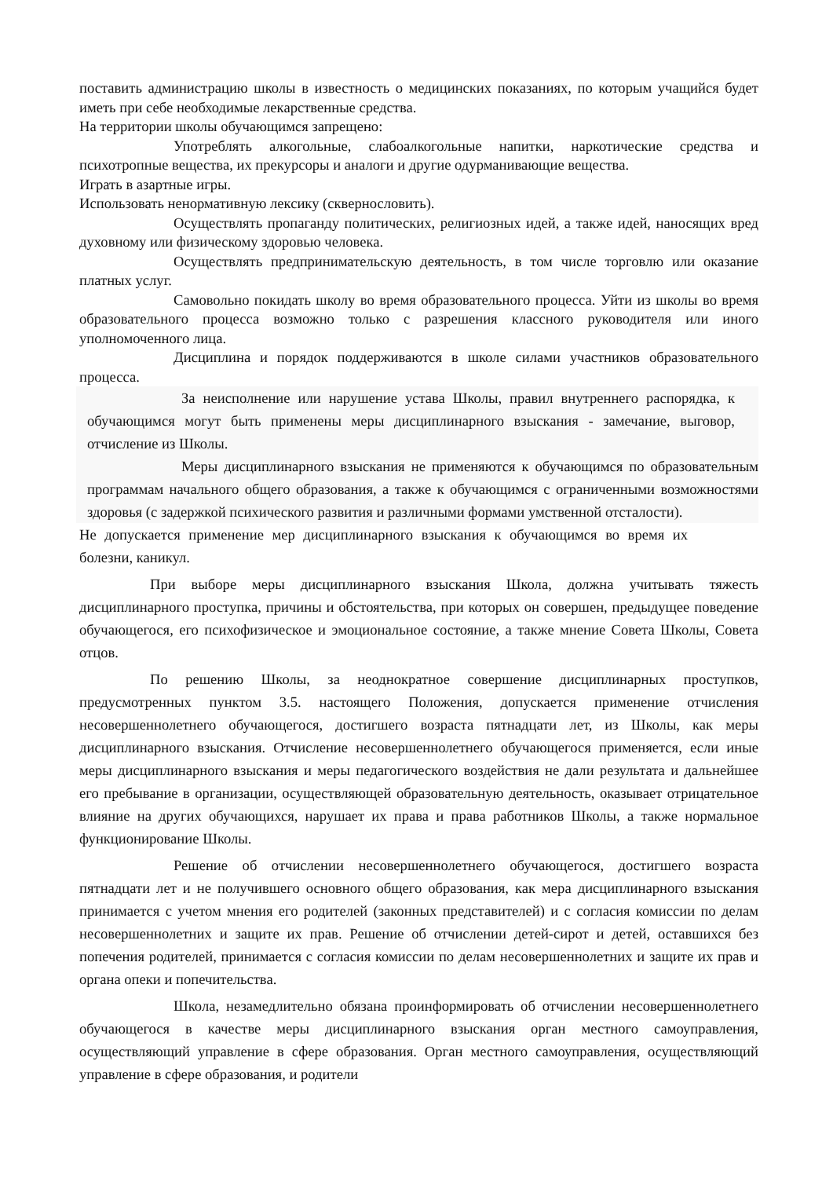поставить администрацию школы в известность о медицинских показаниях, по которым учащийся будет иметь при себе необходимые лекарственные средства.
На территории школы обучающимся запрещено:
Употреблять алкогольные, слабоалкогольные напитки, наркотические средства и психотропные вещества, их прекурсоры и аналоги и другие одурманивающие вещества.
Играть в азартные игры.
Использовать ненормативную лексику (сквернословить).
Осуществлять пропаганду политических, религиозных идей, а также идей, наносящих вред духовному или физическому здоровью человека.
Осуществлять предпринимательскую деятельность, в том числе торговлю или оказание платных услуг.
Самовольно покидать школу во время образовательного процесса. Уйти из школы во время образовательного процесса возможно только с разрешения классного руководителя или иного уполномоченного лица.
Дисциплина и порядок поддерживаются в школе силами участников образовательного процесса.
За неисполнение или нарушение устава Школы, правил внутреннего распорядка, к обучающимся могут быть применены меры дисциплинарного взыскания - замечание, выговор, отчисление из Школы.
Меры дисциплинарного взыскания не применяются к обучающимся по образовательным программам начального общего образования, а также к обучающимся с ограниченными возможностями здоровья (с задержкой психического развития и различными формами умственной отсталости).
Не допускается применение мер дисциплинарного взыскания к обучающимся во время их болезни, каникул.
При выборе меры дисциплинарного взыскания Школа, должна учитывать тяжесть дисциплинарного проступка, причины и обстоятельства, при которых он совершен, предыдущее поведение обучающегося, его психофизическое и эмоциональное состояние, а также мнение Совета Школы, Совета отцов.
По решению Школы, за неоднократное совершение дисциплинарных проступков, предусмотренных пунктом 3.5. настоящего Положения, допускается применение отчисления несовершеннолетнего обучающегося, достигшего возраста пятнадцати лет, из Школы, как меры дисциплинарного взыскания. Отчисление несовершеннолетнего обучающегося применяется, если иные меры дисциплинарного взыскания и меры педагогического воздействия не дали результата и дальнейшее его пребывание в организации, осуществляющей образовательную деятельность, оказывает отрицательное влияние на других обучающихся, нарушает их права и права работников Школы, а также нормальное функционирование Школы.
Решение об отчислении несовершеннолетнего обучающегося, достигшего возраста пятнадцати лет и не получившего основного общего образования, как мера дисциплинарного взыскания принимается с учетом мнения его родителей (законных представителей) и с согласия комиссии по делам несовершеннолетних и защите их прав. Решение об отчислении детей-сирот и детей, оставшихся без попечения родителей, принимается с согласия комиссии по делам несовершеннолетних и защите их прав и органа опеки и попечительства.
Школа, незамедлительно обязана проинформировать об отчислении несовершеннолетнего обучающегося в качестве меры дисциплинарного взыскания орган местного самоуправления, осуществляющий управление в сфере образования. Орган местного самоуправления, осуществляющий управление в сфере образования, и родители